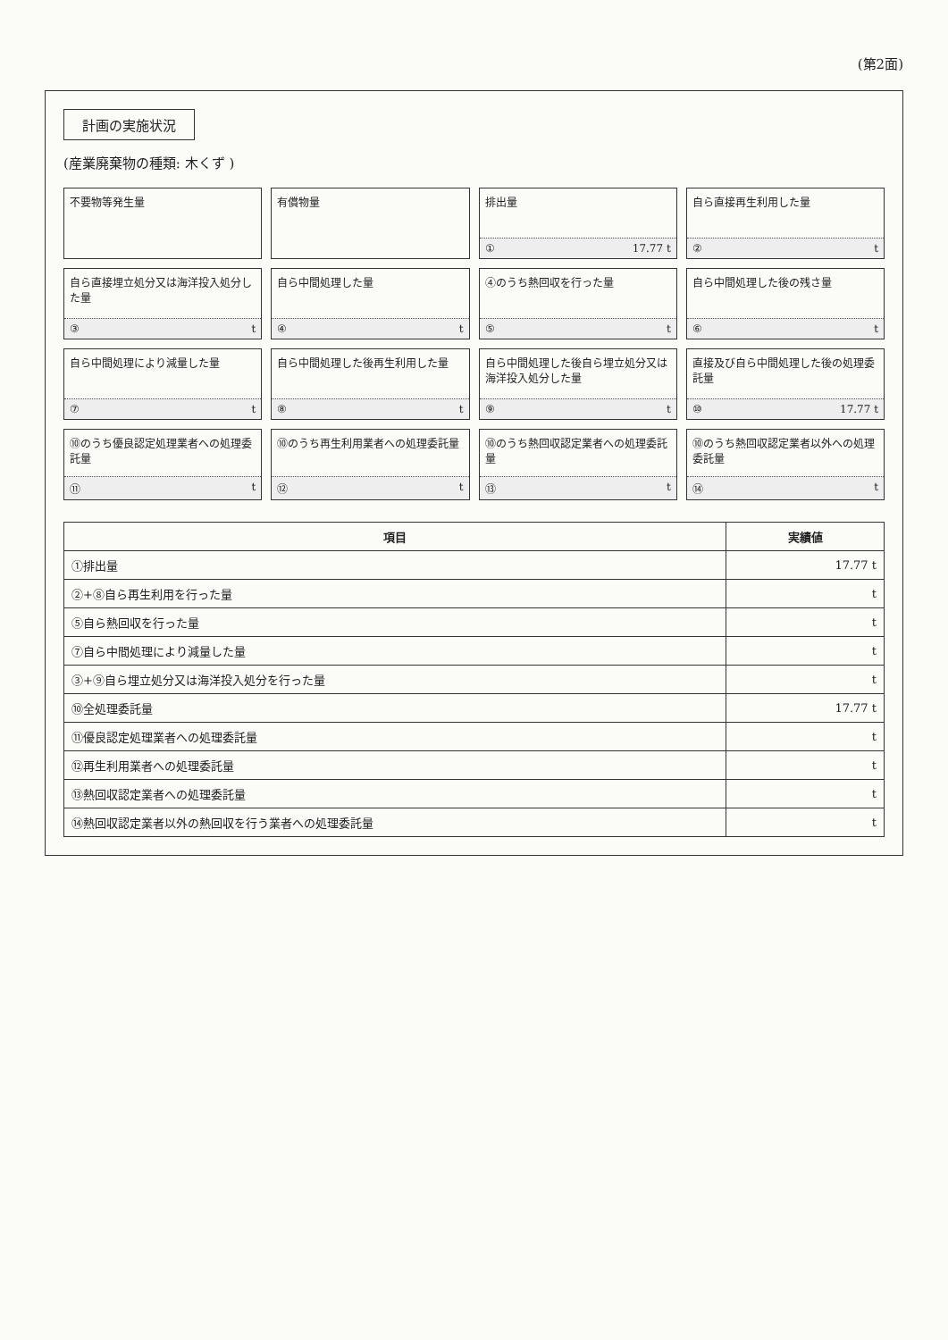(第2面)
計画の実施状況
(産業廃棄物の種類: 木くず )
不要物等発生量
有償物量
排出量
① 17.77 t
自ら直接再生利用した量
② t
自ら直接埋立処分又は海洋投入処分した量
③ t
自ら中間処理した量
④ t
④のうち熱回収を行った量
⑤ t
自ら中間処理した後の残さ量
⑥ t
自ら中間処理により減量した量
⑦ t
自ら中間処理した後再生利用した量
⑧ t
自ら中間処理した後自ら埋立処分又は海洋投入処分した量
⑨ t
直接及び自ら中間処理した後の処理委託量
⑩ 17.77 t
⑩のうち優良認定処理業者への処理委託量
⑪ t
⑩のうち再生利用業者への処理委託量
⑫ t
⑩のうち熱回収認定業者への処理委託量
⑬ t
⑩のうち熱回収認定業者以外への処理委託量
⑭ t
| 項目 | 実績値 |
| --- | --- |
| ①排出量 | 17.77 t |
| ②+⑧自ら再生利用を行った量 | t |
| ⑤自ら熱回収を行った量 | t |
| ⑦自ら中間処理により減量した量 | t |
| ③+⑨自ら埋立処分又は海洋投入処分を行った量 | t |
| ⑩全処理委託量 | 17.77 t |
| ⑪優良認定処理業者への処理委託量 | t |
| ⑫再生利用業者への処理委託量 | t |
| ⑬熱回収認定業者への処理委託量 | t |
| ⑭熱回収認定業者以外の熱回収を行う業者への処理委託量 | t |